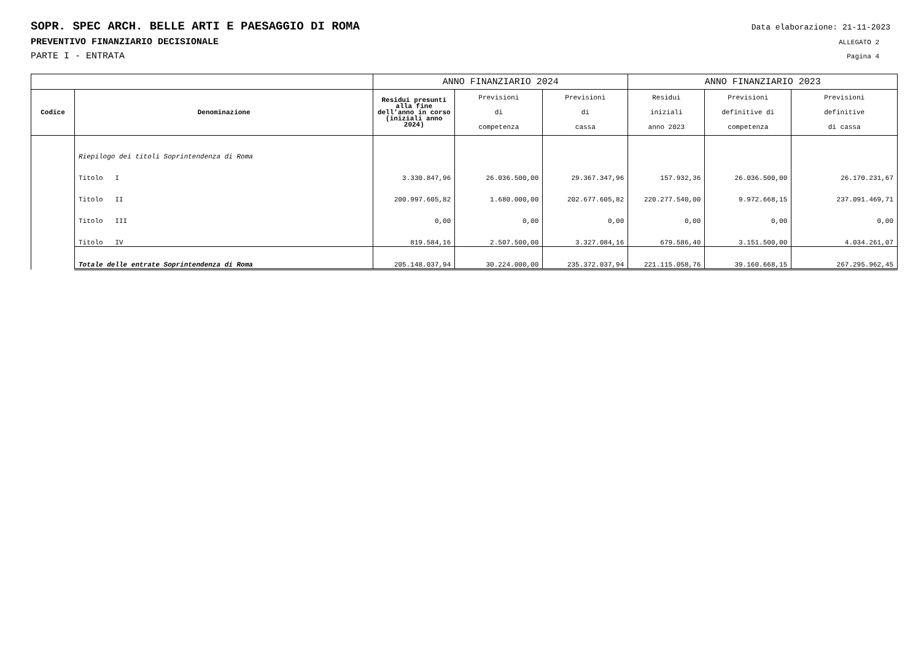SOPR. SPEC ARCH. BELLE ARTI E PAESAGGIO DI ROMA Data elaborazione: 21-11-2023
PREVENTIVO FINANZIARIO DECISIONALE ALLEGATO 2
PARTE I - ENTRATA Pagina 4
| | | ANNO FINANZIARIO 2024 | | | ANNO FINANZIARIO 2023 | | |
| --- | --- | --- | --- | --- | --- | --- | --- |
| Codice | Denominazione | Residui presunti alla fine dell'anno in corso (iniziali anno 2024) | Previsioni di competenza | Previsioni di cassa | Residui iniziali anno 2023 | Previsioni definitive di competenza | Previsioni definitive di cassa |
| | Riepilogo dei titoli Soprintendenza di Roma | | | | | | |
| | Titolo I | 3.330.847,96 | 26.036.500,00 | 29.367.347,96 | 157.932,36 | 26.036.500,00 | 26.170.231,67 |
| | Titolo II | 200.997.605,82 | 1.680.000,00 | 202.677.605,82 | 220.277.540,00 | 9.972.668,15 | 237.091.469,71 |
| | Titolo III | 0,00 | 0,00 | 0,00 | 0,00 | 0,00 | 0,00 |
| | Titolo IV | 819.584,16 | 2.507.500,00 | 3.327.084,16 | 679.586,40 | 3.151.500,00 | 4.034.261,07 |
| | Totale delle entrate Soprintendenza di Roma | 205.148.037,94 | 30.224.000,00 | 235.372.037,94 | 221.115.058,76 | 39.160.668,15 | 267.295.962,45 |